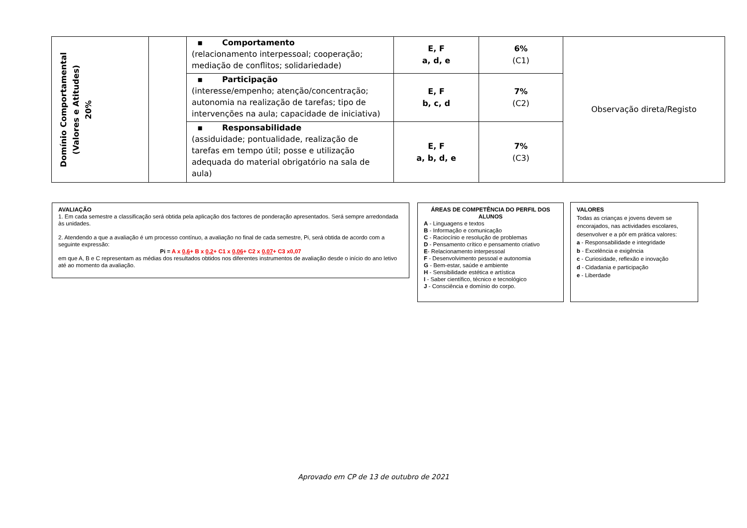| Domínio Comportamental (Valores e Atitudes) 20% | | ▪ Comportamento (relacionamento interpessoal; cooperação; mediação de conflitos; solidariedade) | E, F a, d, e | 6% (C1) | Observação direta/Registo |
| | | ▪ Participação (interesse/empenho; atenção/concentração; autonomia na realização de tarefas; tipo de intervenções na aula; capacidade de iniciativa) | E, F b, c, d | 7% (C2) | |
| | | ▪ Responsabilidade (assiduidade; pontualidade, realização de tarefas em tempo útil; posse e utilização adequada do material obrigatório na sala de aula) | E, F a, b, d, e | 7% (C3) | |
AVALIAÇÃO
1. Em cada semestre a classificação será obtida pela aplicação dos factores de ponderação apresentados. Será sempre arredondada às unidades.
2. Atendendo a que a avaliação é um processo contínuo, a avaliação no final de cada semestre, Pi, será obtida de acordo com a seguinte expressão:
Pi = A x 0,6+ B x 0,2+ C1 x 0,06+ C2 x 0,07+ C3 x0,07
em que A, B e C representam as médias dos resultados obtidos nos diferentes instrumentos de avaliação desde o início do ano letivo até ao momento da avaliação.
ÁREAS DE COMPETÊNCIA DO PERFIL DOS ALUNOS
A - Linguagens e textos
B - Informação e comunicação
C - Raciocínio e resolução de problemas
D - Pensamento crítico e pensamento criativo
E- Relacionamento interpessoal
F - Desenvolvimento pessoal e autonomia
G - Bem-estar, saúde e ambiente
H - Sensibilidade estética e artística
I - Saber científico, técnico e tecnológico
J - Consciência e domínio do corpo.
VALORES
Todas as crianças e jovens devem se encorajados, nas actividades escolares, desenvolver e a pôr em prática valores:
a - Responsabilidade e integridade
b - Excelência e exigência
c - Curiosidade, reflexão e inovação
d - Cidadania e participação
e - Liberdade
Aprovado em CP de 13 de outubro de 2021